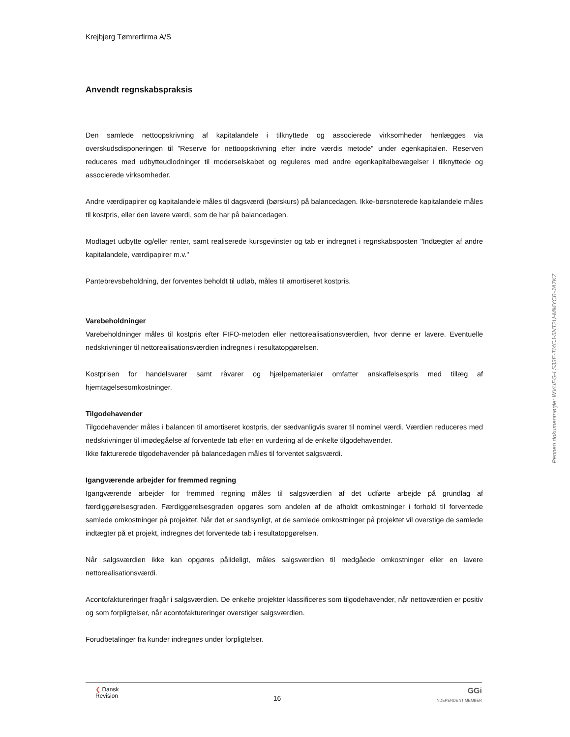Krejbjerg Tømrerfirma A/S
Anvendt regnskabspraksis
Den samlede nettoopskrivning af kapitalandele i tilknyttede og associerede virksomheder henlægges via overskudsdisponeringen til ”Reserve for nettoopskrivning efter indre værdis metode” under egenkapitalen. Reserven reduceres med udbytteudlodninger til moderselskabet og reguleres med andre egenkapitalbevægelser i tilknyttede og associerede virksomheder.
Andre værdipapirer og kapitalandele måles til dagsværdi (børskurs) på balancedagen. Ikke-børsnoterede kapitalandele måles til kostpris, eller den lavere værdi, som de har på balancedagen.
Modtaget udbytte og/eller renter, samt realiserede kursgevinster og tab er indregnet i regnskabsposten "Indtægter af andre kapitalandele, værdipapirer m.v."
Pantebrevsbeholdning, der forventes beholdt til udløb, måles til amortiseret kostpris.
Varebeholdninger
Varebeholdninger måles til kostpris efter FIFO-metoden eller nettorealisationsværdien, hvor denne er lavere. Eventuelle nedskrivninger til nettorealisationsværdien indregnes i resultatopgørelsen.
Kostprisen for handelsvarer samt råvarer og hjælpematerialer omfatter anskaffelsespris med tillæg af hjemtagelsesomkostninger.
Tilgodehavender
Tilgodehavender måles i balancen til amortiseret kostpris, der sædvanligvis svarer til nominel værdi. Værdien reduceres med nedskrivninger til imødegåelse af forventede tab efter en vurdering af de enkelte tilgodehavender.
Ikke fakturerede tilgodehavender på balancedagen måles til forventet salgsværdi.
Igangværende arbejder for fremmed regning
Igangværende arbejder for fremmed regning måles til salgsværdien af det udførte arbejde på grundlag af færdiggørelsesgraden. Færdiggørelsesgraden opgøres som andelen af de afholdt omkostninger i forhold til forventede samlede omkostninger på projektet. Når det er sandsynligt, at de samlede omkostninger på projektet vil overstige de samlede indtægter på et projekt, indregnes det forventede tab i resultatopgørelsen.
Når salgsværdien ikke kan opgøres pålideligt, måles salgsværdien til medgåede omkostninger eller en lavere nettorealisationsværdi.
Acontofaktureringer fragår i salgsværdien. De enkelte projekter klassificeres som tilgodehavender, når nettoværdien er positiv og som forpligtelser, når acontofaktureringer overstiger salgsværdien.
Forudbetalinger fra kunder indregnes under forpligtelser.
Penneo dokumentnøgle: WVUEG-LS33E-TI4CJ-5NT2U-MMYCB-JA7KZ
❮ Dansk
Revision
16
GGi
INDEPENDENT MEMBER